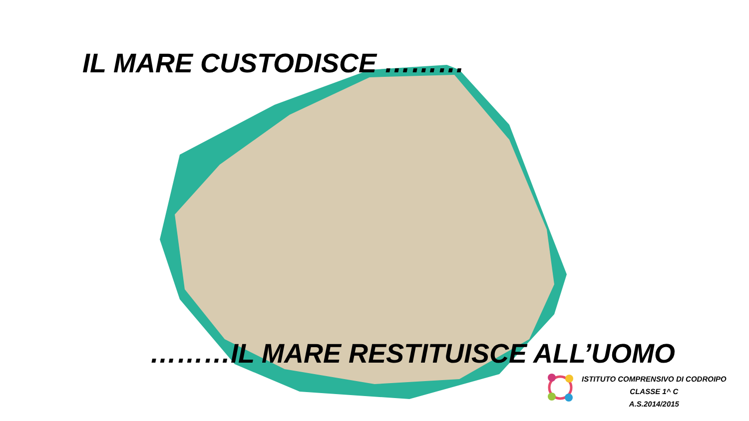IL MARE CUSTODISCE ………
………IL MARE RESTITUISCE ALL’UOMO
ISTITUTO COMPRENSIVO DI CODROIPO
CLASSE 1^ C
A.S.2014/2015